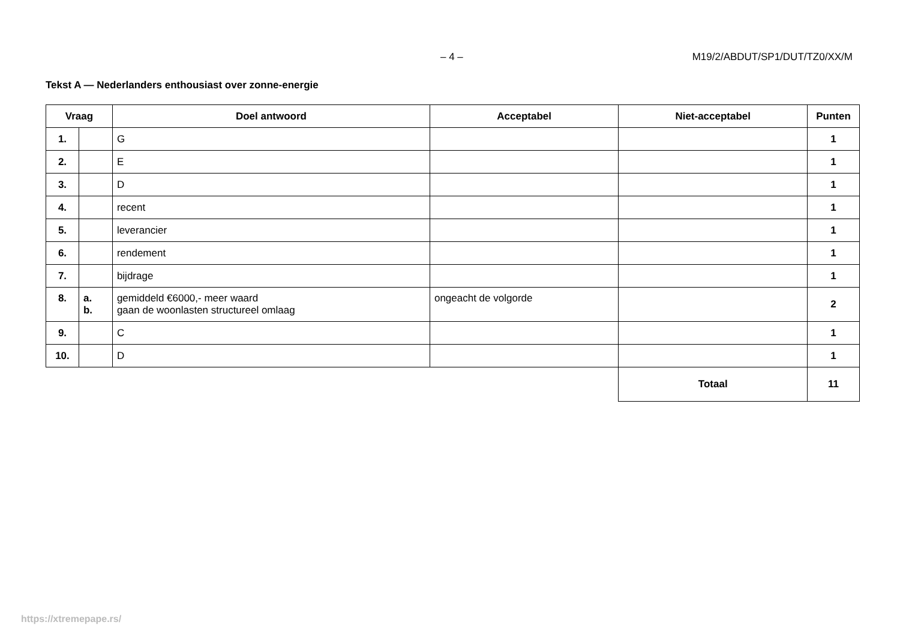– 4 – M19/2/ABDUT/SP1/DUT/TZ0/XX/M
Tekst A — Nederlanders enthousiast over zonne-energie
| Vraag | | Doel antwoord | Acceptabel | Niet-acceptabel | Punten |
| --- | --- | --- | --- | --- | --- |
| 1. | | G | | | 1 |
| 2. | | E | | | 1 |
| 3. | | D | | | 1 |
| 4. | | recent | | | 1 |
| 5. | | leverancier | | | 1 |
| 6. | | rendement | | | 1 |
| 7. | | bijdrage | | | 1 |
| 8. | a. b. | gemiddeld €6000,- meer waard gaan de woonlasten structureel omlaag | ongeacht de volgorde | | 2 |
| 9. | | C | | | 1 |
| 10. | | D | | | 1 |
| | | | | Totaal | 11 |
https://xtremepape.rs/